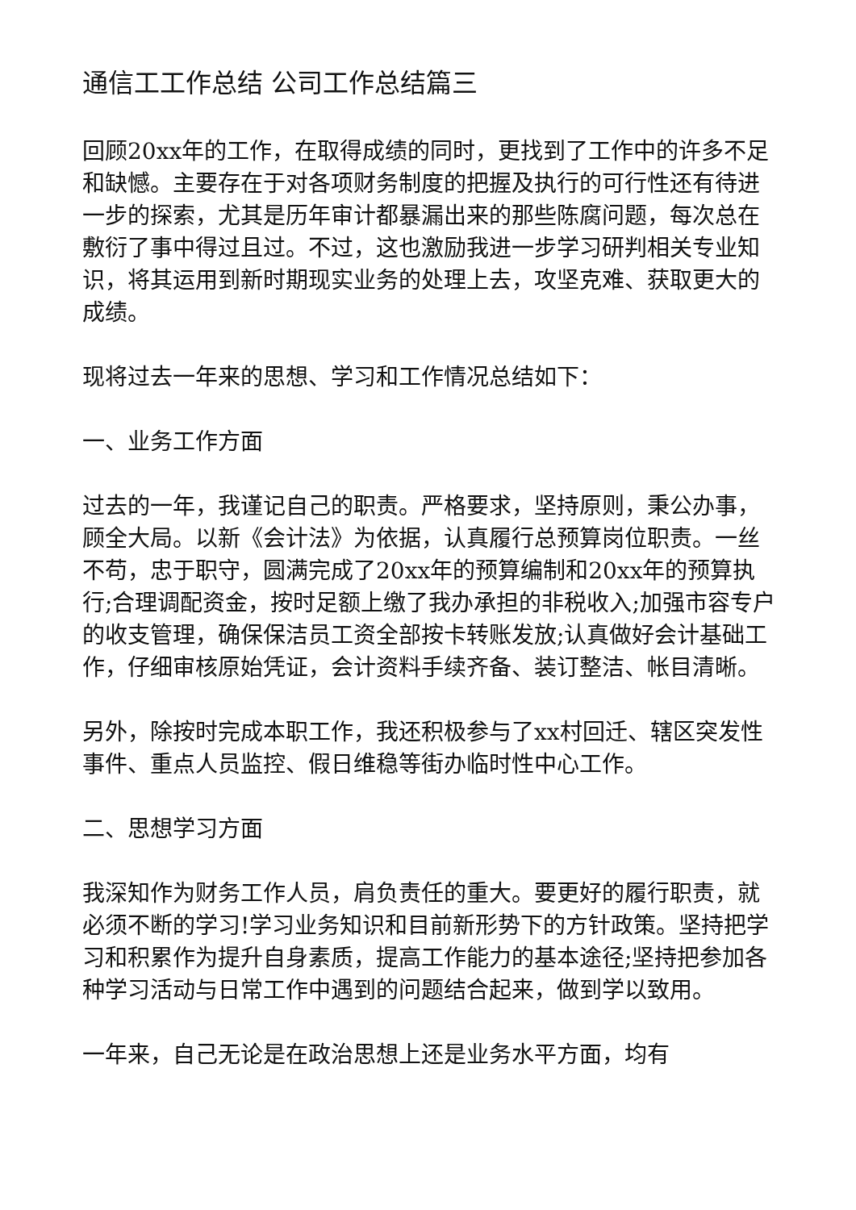通信工工作总结 公司工作总结篇三
回顾20xx年的工作，在取得成绩的同时，更找到了工作中的许多不足和缺憾。主要存在于对各项财务制度的把握及执行的可行性还有待进一步的探索，尤其是历年审计都暴漏出来的那些陈腐问题，每次总在敷衍了事中得过且过。不过，这也激励我进一步学习研判相关专业知识，将其运用到新时期现实业务的处理上去，攻坚克难、获取更大的成绩。
现将过去一年来的思想、学习和工作情况总结如下：
一、业务工作方面
过去的一年，我谨记自己的职责。严格要求，坚持原则，秉公办事，顾全大局。以新《会计法》为依据，认真履行总预算岗位职责。一丝不苟，忠于职守，圆满完成了20xx年的预算编制和20xx年的预算执行;合理调配资金，按时足额上缴了我办承担的非税收入;加强市容专户的收支管理，确保保洁员工资全部按卡转账发放;认真做好会计基础工作，仔细审核原始凭证，会计资料手续齐备、装订整洁、帐目清晰。
另外，除按时完成本职工作，我还积极参与了xx村回迁、辖区突发性事件、重点人员监控、假日维稳等街办临时性中心工作。
二、思想学习方面
我深知作为财务工作人员，肩负责任的重大。要更好的履行职责，就必须不断的学习!学习业务知识和目前新形势下的方针政策。坚持把学习和积累作为提升自身素质，提高工作能力的基本途径;坚持把参加各种学习活动与日常工作中遇到的问题结合起来，做到学以致用。
一年来，自己无论是在政治思想上还是业务水平方面，均有